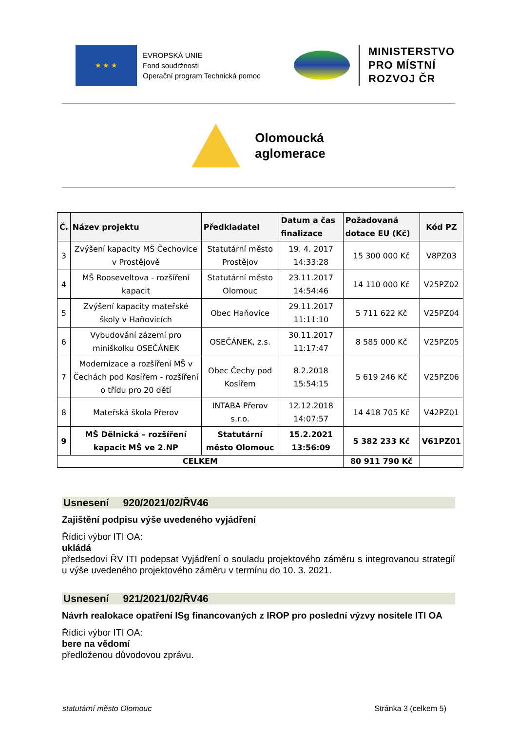★ ★ ★
EVROPSKÁ UNIE
Fond soudržnosti
Operační program Technická pomoc
MINISTERSTVO
PRO MÍSTNÍ
ROZVOJ ČR
Olomoucká
aglomerace
| Č. | Název projektu | Předkladatel | Datum a čas finalizace | Požadovaná dotace EU (Kč) | Kód PZ |
| --- | --- | --- | --- | --- | --- |
| 3 | Zvýšení kapacity MŠ Čechovice v Prostějově | Statutární město Prostějov | 19. 4. 2017 14:33:28 | 15 300 000 Kč | V8PZ03 |
| 4 | MŠ Rooseveltova - rozšíření kapacit | Statutární město Olomouc | 23.11.2017 14:54:46 | 14 110 000 Kč | V25PZ02 |
| 5 | Zvýšení kapacity mateřské školy v Haňovicích | Obec Haňovice | 29.11.2017 11:11:10 | 5 711 622 Kč | V25PZ04 |
| 6 | Vybudování zázemí pro miniškolku OSEČÁNEK | OSEČÁNEK, z.s. | 30.11.2017 11:17:47 | 8 585 000 Kč | V25PZ05 |
| 7 | Modernizace a rozšíření MŠ v Čechách pod Kosířem - rozšíření o třídu pro 20 dětí | Obec Čechy pod Kosířem | 8.2.2018 15:54:15 | 5 619 246 Kč | V25PZ06 |
| 8 | Mateřská škola Přerov | INTABA Přerov s.r.o. | 12.12.2018 14:07:57 | 14 418 705 Kč | V42PZ01 |
| 9 | MŠ Dělnická – rozšíření kapacit MŠ ve 2.NP | Statutární město Olomouc | 15.2.2021 13:56:09 | 5 382 233 Kč | V61PZ01 |
| CELKEM | | | | 80 911 790 Kč | |
Usnesení 920/2021/02/ŘV46
Zajištění podpisu výše uvedeného vyjádření
Řídicí výbor ITI OA:
ukládá
předsedovi ŘV ITI podepsat Vyjádření o souladu projektového záměru s integrovanou strategií u výše uvedeného projektového záměru v termínu do 10. 3. 2021.
Usnesení 921/2021/02/ŘV46
Návrh realokace opatření ISg financovaných z IROP pro poslední výzvy nositele ITI OA
Řídicí výbor ITI OA:
bere na vědomí
předloženou důvodovou zprávu.
statutární město Olomouc Stránka 3 (celkem 5)